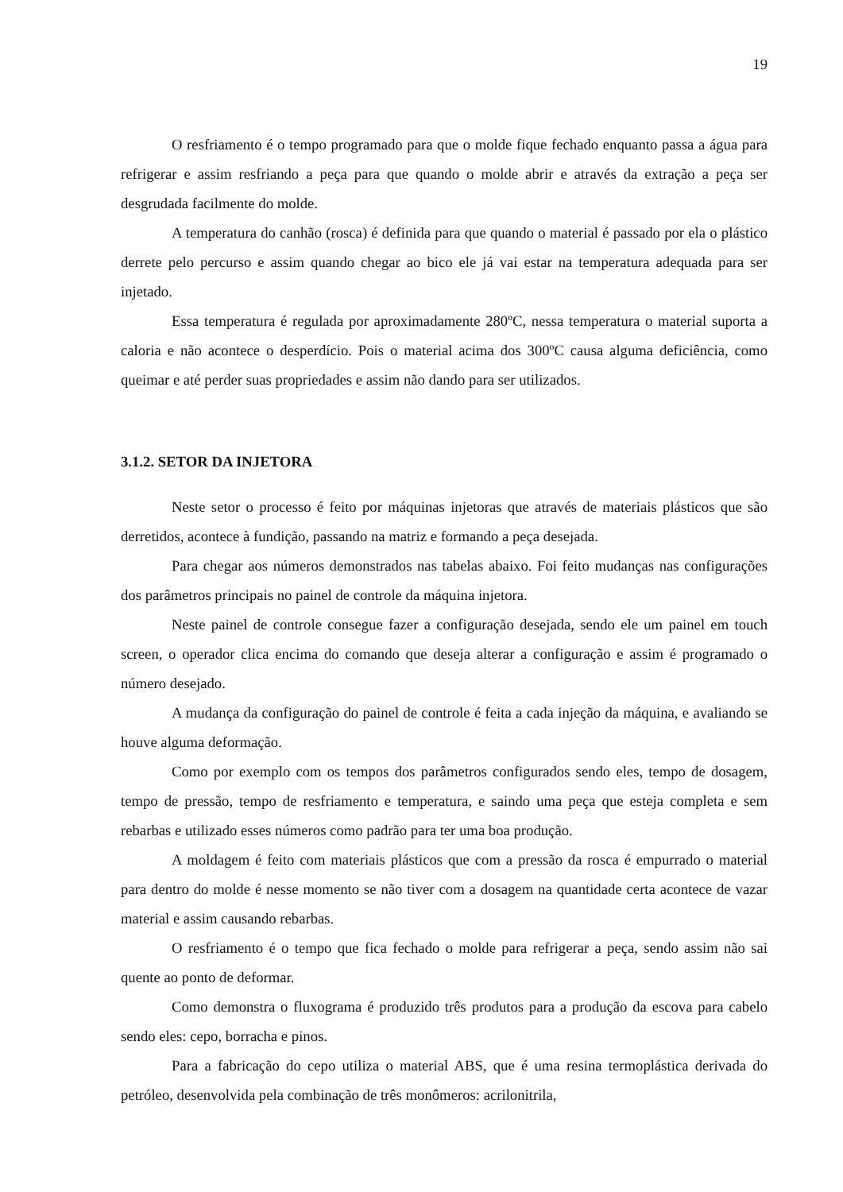19
O resfriamento é o tempo programado para que o molde fique fechado enquanto passa a água para refrigerar e assim resfriando a peça para que quando o molde abrir e através da extração a peça ser desgrudada facilmente do molde.
A temperatura do canhão (rosca) é definida para que quando o material é passado por ela o plástico derrete pelo percurso e assim quando chegar ao bico ele já vai estar na temperatura adequada para ser injetado.
Essa temperatura é regulada por aproximadamente 280ºC, nessa temperatura o material suporta a caloria e não acontece o desperdício. Pois o material acima dos 300ºC causa alguma deficiência, como queimar e até perder suas propriedades e assim não dando para ser utilizados.
3.1.2. SETOR DA INJETORA
Neste setor o processo é feito por máquinas injetoras que através de materiais plásticos que são derretidos, acontece à fundição, passando na matriz e formando a peça desejada.
Para chegar aos números demonstrados nas tabelas abaixo. Foi feito mudanças nas configurações dos parâmetros principais no painel de controle da máquina injetora.
Neste painel de controle consegue fazer a configuração desejada, sendo ele um painel em touch screen, o operador clica encima do comando que deseja alterar a configuração e assim é programado o número desejado.
A mudança da configuração do painel de controle é feita a cada injeção da máquina, e avaliando se houve alguma deformação.
Como por exemplo com os tempos dos parâmetros configurados sendo eles, tempo de dosagem, tempo de pressão, tempo de resfriamento e temperatura, e saindo uma peça que esteja completa e sem rebarbas e utilizado esses números como padrão para ter uma boa produção.
A moldagem é feito com materiais plásticos que com a pressão da rosca é empurrado o material para dentro do molde é nesse momento se não tiver com a dosagem na quantidade certa acontece de vazar material e assim causando rebarbas.
O resfriamento é o tempo que fica fechado o molde para refrigerar a peça, sendo assim não sai quente ao ponto de deformar.
Como demonstra o fluxograma é produzido três produtos para a produção da escova para cabelo sendo eles: cepo, borracha e pinos.
Para a fabricação do cepo utiliza o material ABS, que é uma resina termoplástica derivada do petróleo, desenvolvida pela combinação de três monômeros: acrilonitrila,